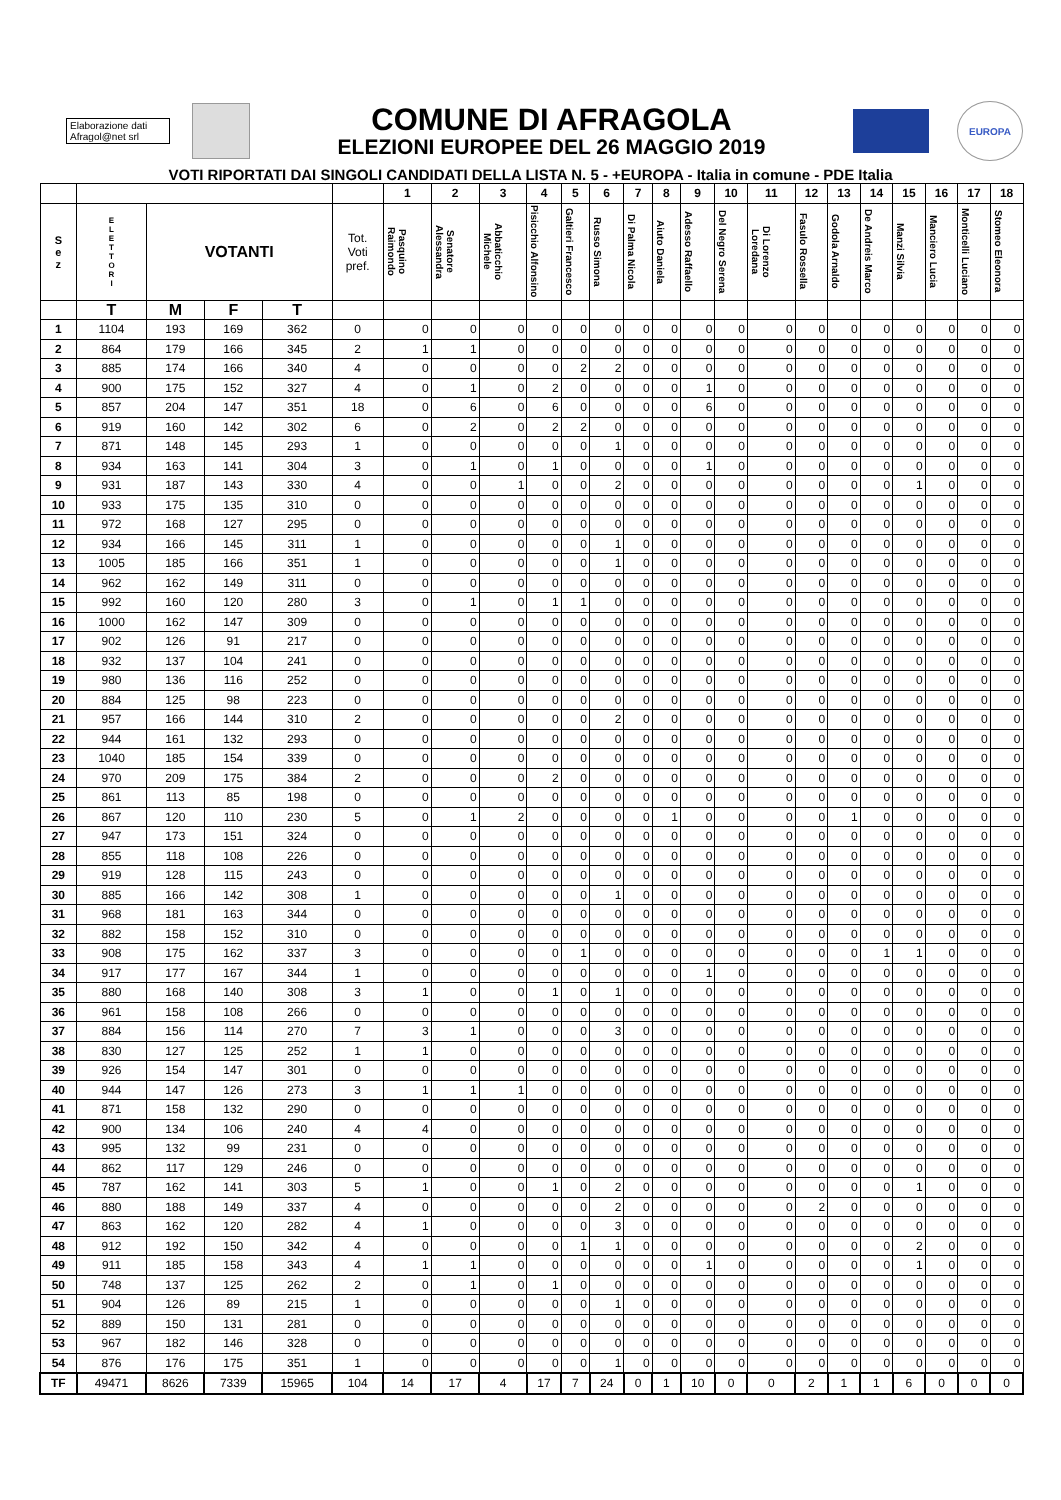Elaborazione dati Afragol@net srl
COMUNE DI AFRAGOLA
ELEZIONI EUROPEE DEL 26 MAGGIO 2019
EUROPA
VOTI RIPORTATI DAI SINGOLI CANDIDATI DELLA LISTA N. 5 - +EUROPA - Italia in comune - PDE Italia
| | | | | | | 1 | 2 | 3 | 4 | 5 | 6 | 7 | 8 | 9 | 10 | 11 | 12 | 13 | 14 | 15 | 16 | 17 | 18 |
| --- | --- | --- | --- | --- | --- | --- | --- | --- | --- | --- | --- | --- | --- | --- | --- | --- | --- | --- | --- | --- | --- | --- | --- |
| S e z | E L E T T O R I | VOTANTI | | | Tot. Voti pref. | Pasquino Raimondo | Senatore Alessandra | Abbaticchio Michele | Pisicchio Alfonsino | Galtieri Francesco | Russo Simona | Di Palma Nicola | Aiuto Daniela | Adesso Raffaello | Del Negro Serena | Di Lorenzo Loredana | Fasulo Rossella | Godola Arnaldo | De Andreis Marco | Manzi Silvia | Manciero Lucia | Monticelli Luciano | Stomeo Eleonora |
| | T | M | F | T | | | | | | | | | | | | | | | | | | | |
| 1 | 1104 | 193 | 169 | 362 | 0 | 0 | 0 | 0 | 0 | 0 | 0 | 0 | 0 | 0 | 0 | 0 | 0 | 0 | 0 | 0 | 0 | 0 | 0 |
| 2 | 864 | 179 | 166 | 345 | 2 | 1 | 1 | 0 | 0 | 0 | 0 | 0 | 0 | 0 | 0 | 0 | 0 | 0 | 0 | 0 | 0 | 0 | 0 |
| 3 | 885 | 174 | 166 | 340 | 4 | 0 | 0 | 0 | 0 | 2 | 2 | 0 | 0 | 0 | 0 | 0 | 0 | 0 | 0 | 0 | 0 | 0 | 0 |
| 4 | 900 | 175 | 152 | 327 | 4 | 0 | 1 | 0 | 2 | 0 | 0 | 0 | 0 | 1 | 0 | 0 | 0 | 0 | 0 | 0 | 0 | 0 | 0 |
| 5 | 857 | 204 | 147 | 351 | 18 | 0 | 6 | 0 | 6 | 0 | 0 | 0 | 0 | 6 | 0 | 0 | 0 | 0 | 0 | 0 | 0 | 0 | 0 |
| 6 | 919 | 160 | 142 | 302 | 6 | 0 | 2 | 0 | 2 | 2 | 0 | 0 | 0 | 0 | 0 | 0 | 0 | 0 | 0 | 0 | 0 | 0 | 0 |
| 7 | 871 | 148 | 145 | 293 | 1 | 0 | 0 | 0 | 0 | 0 | 1 | 0 | 0 | 0 | 0 | 0 | 0 | 0 | 0 | 0 | 0 | 0 | 0 |
| 8 | 934 | 163 | 141 | 304 | 3 | 0 | 1 | 0 | 1 | 0 | 0 | 0 | 0 | 1 | 0 | 0 | 0 | 0 | 0 | 0 | 0 | 0 | 0 |
| 9 | 931 | 187 | 143 | 330 | 4 | 0 | 0 | 1 | 0 | 0 | 2 | 0 | 0 | 0 | 0 | 0 | 0 | 0 | 0 | 1 | 0 | 0 | 0 |
| 10 | 933 | 175 | 135 | 310 | 0 | 0 | 0 | 0 | 0 | 0 | 0 | 0 | 0 | 0 | 0 | 0 | 0 | 0 | 0 | 0 | 0 | 0 | 0 |
| 11 | 972 | 168 | 127 | 295 | 0 | 0 | 0 | 0 | 0 | 0 | 0 | 0 | 0 | 0 | 0 | 0 | 0 | 0 | 0 | 0 | 0 | 0 | 0 |
| 12 | 934 | 166 | 145 | 311 | 1 | 0 | 0 | 0 | 0 | 0 | 1 | 0 | 0 | 0 | 0 | 0 | 0 | 0 | 0 | 0 | 0 | 0 | 0 |
| 13 | 1005 | 185 | 166 | 351 | 1 | 0 | 0 | 0 | 0 | 0 | 1 | 0 | 0 | 0 | 0 | 0 | 0 | 0 | 0 | 0 | 0 | 0 | 0 |
| 14 | 962 | 162 | 149 | 311 | 0 | 0 | 0 | 0 | 0 | 0 | 0 | 0 | 0 | 0 | 0 | 0 | 0 | 0 | 0 | 0 | 0 | 0 | 0 |
| 15 | 992 | 160 | 120 | 280 | 3 | 0 | 1 | 0 | 1 | 1 | 0 | 0 | 0 | 0 | 0 | 0 | 0 | 0 | 0 | 0 | 0 | 0 | 0 |
| 16 | 1000 | 162 | 147 | 309 | 0 | 0 | 0 | 0 | 0 | 0 | 0 | 0 | 0 | 0 | 0 | 0 | 0 | 0 | 0 | 0 | 0 | 0 | 0 |
| 17 | 902 | 126 | 91 | 217 | 0 | 0 | 0 | 0 | 0 | 0 | 0 | 0 | 0 | 0 | 0 | 0 | 0 | 0 | 0 | 0 | 0 | 0 | 0 |
| 18 | 932 | 137 | 104 | 241 | 0 | 0 | 0 | 0 | 0 | 0 | 0 | 0 | 0 | 0 | 0 | 0 | 0 | 0 | 0 | 0 | 0 | 0 | 0 |
| 19 | 980 | 136 | 116 | 252 | 0 | 0 | 0 | 0 | 0 | 0 | 0 | 0 | 0 | 0 | 0 | 0 | 0 | 0 | 0 | 0 | 0 | 0 | 0 |
| 20 | 884 | 125 | 98 | 223 | 0 | 0 | 0 | 0 | 0 | 0 | 0 | 0 | 0 | 0 | 0 | 0 | 0 | 0 | 0 | 0 | 0 | 0 | 0 |
| 21 | 957 | 166 | 144 | 310 | 2 | 0 | 0 | 0 | 0 | 0 | 2 | 0 | 0 | 0 | 0 | 0 | 0 | 0 | 0 | 0 | 0 | 0 | 0 |
| 22 | 944 | 161 | 132 | 293 | 0 | 0 | 0 | 0 | 0 | 0 | 0 | 0 | 0 | 0 | 0 | 0 | 0 | 0 | 0 | 0 | 0 | 0 | 0 |
| 23 | 1040 | 185 | 154 | 339 | 0 | 0 | 0 | 0 | 0 | 0 | 0 | 0 | 0 | 0 | 0 | 0 | 0 | 0 | 0 | 0 | 0 | 0 | 0 |
| 24 | 970 | 209 | 175 | 384 | 2 | 0 | 0 | 0 | 2 | 0 | 0 | 0 | 0 | 0 | 0 | 0 | 0 | 0 | 0 | 0 | 0 | 0 | 0 |
| 25 | 861 | 113 | 85 | 198 | 0 | 0 | 0 | 0 | 0 | 0 | 0 | 0 | 0 | 0 | 0 | 0 | 0 | 0 | 0 | 0 | 0 | 0 | 0 |
| 26 | 867 | 120 | 110 | 230 | 5 | 0 | 1 | 2 | 0 | 0 | 0 | 0 | 1 | 0 | 0 | 0 | 0 | 1 | 0 | 0 | 0 | 0 | 0 |
| 27 | 947 | 173 | 151 | 324 | 0 | 0 | 0 | 0 | 0 | 0 | 0 | 0 | 0 | 0 | 0 | 0 | 0 | 0 | 0 | 0 | 0 | 0 | 0 |
| 28 | 855 | 118 | 108 | 226 | 0 | 0 | 0 | 0 | 0 | 0 | 0 | 0 | 0 | 0 | 0 | 0 | 0 | 0 | 0 | 0 | 0 | 0 | 0 |
| 29 | 919 | 128 | 115 | 243 | 0 | 0 | 0 | 0 | 0 | 0 | 0 | 0 | 0 | 0 | 0 | 0 | 0 | 0 | 0 | 0 | 0 | 0 | 0 |
| 30 | 885 | 166 | 142 | 308 | 1 | 0 | 0 | 0 | 0 | 0 | 1 | 0 | 0 | 0 | 0 | 0 | 0 | 0 | 0 | 0 | 0 | 0 | 0 |
| 31 | 968 | 181 | 163 | 344 | 0 | 0 | 0 | 0 | 0 | 0 | 0 | 0 | 0 | 0 | 0 | 0 | 0 | 0 | 0 | 0 | 0 | 0 | 0 |
| 32 | 882 | 158 | 152 | 310 | 0 | 0 | 0 | 0 | 0 | 0 | 0 | 0 | 0 | 0 | 0 | 0 | 0 | 0 | 0 | 0 | 0 | 0 | 0 |
| 33 | 908 | 175 | 162 | 337 | 3 | 0 | 0 | 0 | 0 | 1 | 0 | 0 | 0 | 0 | 0 | 0 | 0 | 0 | 1 | 1 | 0 | 0 | 0 |
| 34 | 917 | 177 | 167 | 344 | 1 | 0 | 0 | 0 | 0 | 0 | 0 | 0 | 0 | 1 | 0 | 0 | 0 | 0 | 0 | 0 | 0 | 0 | 0 |
| 35 | 880 | 168 | 140 | 308 | 3 | 1 | 0 | 0 | 1 | 0 | 1 | 0 | 0 | 0 | 0 | 0 | 0 | 0 | 0 | 0 | 0 | 0 | 0 |
| 36 | 961 | 158 | 108 | 266 | 0 | 0 | 0 | 0 | 0 | 0 | 0 | 0 | 0 | 0 | 0 | 0 | 0 | 0 | 0 | 0 | 0 | 0 | 0 |
| 37 | 884 | 156 | 114 | 270 | 7 | 3 | 1 | 0 | 0 | 0 | 3 | 0 | 0 | 0 | 0 | 0 | 0 | 0 | 0 | 0 | 0 | 0 | 0 |
| 38 | 830 | 127 | 125 | 252 | 1 | 1 | 0 | 0 | 0 | 0 | 0 | 0 | 0 | 0 | 0 | 0 | 0 | 0 | 0 | 0 | 0 | 0 | 0 |
| 39 | 926 | 154 | 147 | 301 | 0 | 0 | 0 | 0 | 0 | 0 | 0 | 0 | 0 | 0 | 0 | 0 | 0 | 0 | 0 | 0 | 0 | 0 | 0 |
| 40 | 944 | 147 | 126 | 273 | 3 | 1 | 1 | 1 | 0 | 0 | 0 | 0 | 0 | 0 | 0 | 0 | 0 | 0 | 0 | 0 | 0 | 0 | 0 |
| 41 | 871 | 158 | 132 | 290 | 0 | 0 | 0 | 0 | 0 | 0 | 0 | 0 | 0 | 0 | 0 | 0 | 0 | 0 | 0 | 0 | 0 | 0 | 0 |
| 42 | 900 | 134 | 106 | 240 | 4 | 4 | 0 | 0 | 0 | 0 | 0 | 0 | 0 | 0 | 0 | 0 | 0 | 0 | 0 | 0 | 0 | 0 | 0 |
| 43 | 995 | 132 | 99 | 231 | 0 | 0 | 0 | 0 | 0 | 0 | 0 | 0 | 0 | 0 | 0 | 0 | 0 | 0 | 0 | 0 | 0 | 0 | 0 |
| 44 | 862 | 117 | 129 | 246 | 0 | 0 | 0 | 0 | 0 | 0 | 0 | 0 | 0 | 0 | 0 | 0 | 0 | 0 | 0 | 0 | 0 | 0 | 0 |
| 45 | 787 | 162 | 141 | 303 | 5 | 1 | 0 | 0 | 1 | 0 | 2 | 0 | 0 | 0 | 0 | 0 | 0 | 0 | 0 | 1 | 0 | 0 | 0 |
| 46 | 880 | 188 | 149 | 337 | 4 | 0 | 0 | 0 | 0 | 0 | 2 | 0 | 0 | 0 | 0 | 0 | 2 | 0 | 0 | 0 | 0 | 0 | 0 |
| 47 | 863 | 162 | 120 | 282 | 4 | 1 | 0 | 0 | 0 | 0 | 3 | 0 | 0 | 0 | 0 | 0 | 0 | 0 | 0 | 0 | 0 | 0 | 0 |
| 48 | 912 | 192 | 150 | 342 | 4 | 0 | 0 | 0 | 0 | 1 | 1 | 0 | 0 | 0 | 0 | 0 | 0 | 0 | 0 | 2 | 0 | 0 | 0 |
| 49 | 911 | 185 | 158 | 343 | 4 | 1 | 1 | 0 | 0 | 0 | 0 | 0 | 0 | 1 | 0 | 0 | 0 | 0 | 0 | 1 | 0 | 0 | 0 |
| 50 | 748 | 137 | 125 | 262 | 2 | 0 | 1 | 0 | 1 | 0 | 0 | 0 | 0 | 0 | 0 | 0 | 0 | 0 | 0 | 0 | 0 | 0 | 0 |
| 51 | 904 | 126 | 89 | 215 | 1 | 0 | 0 | 0 | 0 | 0 | 1 | 0 | 0 | 0 | 0 | 0 | 0 | 0 | 0 | 0 | 0 | 0 | 0 |
| 52 | 889 | 150 | 131 | 281 | 0 | 0 | 0 | 0 | 0 | 0 | 0 | 0 | 0 | 0 | 0 | 0 | 0 | 0 | 0 | 0 | 0 | 0 | 0 |
| 53 | 967 | 182 | 146 | 328 | 0 | 0 | 0 | 0 | 0 | 0 | 0 | 0 | 0 | 0 | 0 | 0 | 0 | 0 | 0 | 0 | 0 | 0 | 0 |
| 54 | 876 | 176 | 175 | 351 | 1 | 0 | 0 | 0 | 0 | 0 | 1 | 0 | 0 | 0 | 0 | 0 | 0 | 0 | 0 | 0 | 0 | 0 | 0 |
| TF | 49471 | 8626 | 7339 | 15965 | 104 | 14 | 17 | 4 | 17 | 7 | 24 | 0 | 1 | 10 | 0 | 0 | 2 | 1 | 1 | 6 | 0 | 0 | 0 |